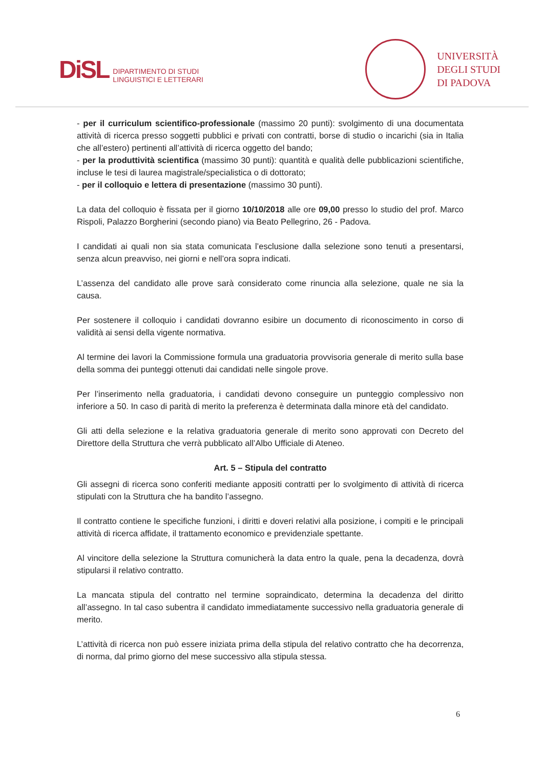DiSL DIPARTIMENTO DI STUDI
LINGUISTICI E LETTERARI
UNIVERSITÀ
DEGLI STUDI
DI PADOVA
- per il curriculum scientifico-professionale (massimo 20 punti): svolgimento di una documentata attività di ricerca presso soggetti pubblici e privati con contratti, borse di studio o incarichi (sia in Italia che all’estero) pertinenti all’attività di ricerca oggetto del bando;
- per la produttività scientifica (massimo 30 punti): quantità e qualità delle pubblicazioni scientifiche, incluse le tesi di laurea magistrale/specialistica o di dottorato;
- per il colloquio e lettera di presentazione (massimo 30 punti).
La data del colloquio è fissata per il giorno 10/10/2018 alle ore 09,00 presso lo studio del prof. Marco Rispoli, Palazzo Borgherini (secondo piano) via Beato Pellegrino, 26 - Padova.
I candidati ai quali non sia stata comunicata l’esclusione dalla selezione sono tenuti a presentarsi, senza alcun preavviso, nei giorni e nell’ora sopra indicati.
L’assenza del candidato alle prove sarà considerato come rinuncia alla selezione, quale ne sia la causa.
Per sostenere il colloquio i candidati dovranno esibire un documento di riconoscimento in corso di validità ai sensi della vigente normativa.
Al termine dei lavori la Commissione formula una graduatoria provvisoria generale di merito sulla base della somma dei punteggi ottenuti dai candidati nelle singole prove.
Per l’inserimento nella graduatoria, i candidati devono conseguire un punteggio complessivo non inferiore a 50. In caso di parità di merito la preferenza è determinata dalla minore età del candidato.
Gli atti della selezione e la relativa graduatoria generale di merito sono approvati con Decreto del Direttore della Struttura che verrà pubblicato all’Albo Ufficiale di Ateneo.
Art. 5 – Stipula del contratto
Gli assegni di ricerca sono conferiti mediante appositi contratti per lo svolgimento di attività di ricerca stipulati con la Struttura che ha bandito l’assegno.
Il contratto contiene le specifiche funzioni, i diritti e doveri relativi alla posizione, i compiti e le principali attività di ricerca affidate, il trattamento economico e previdenziale spettante.
Al vincitore della selezione la Struttura comunicherà la data entro la quale, pena la decadenza, dovrà stipularsi il relativo contratto.
La mancata stipula del contratto nel termine sopraindicato, determina la decadenza del diritto all’assegno. In tal caso subentra il candidato immediatamente successivo nella graduatoria generale di merito.
L’attività di ricerca non può essere iniziata prima della stipula del relativo contratto che ha decorrenza, di norma, dal primo giorno del mese successivo alla stipula stessa.
6